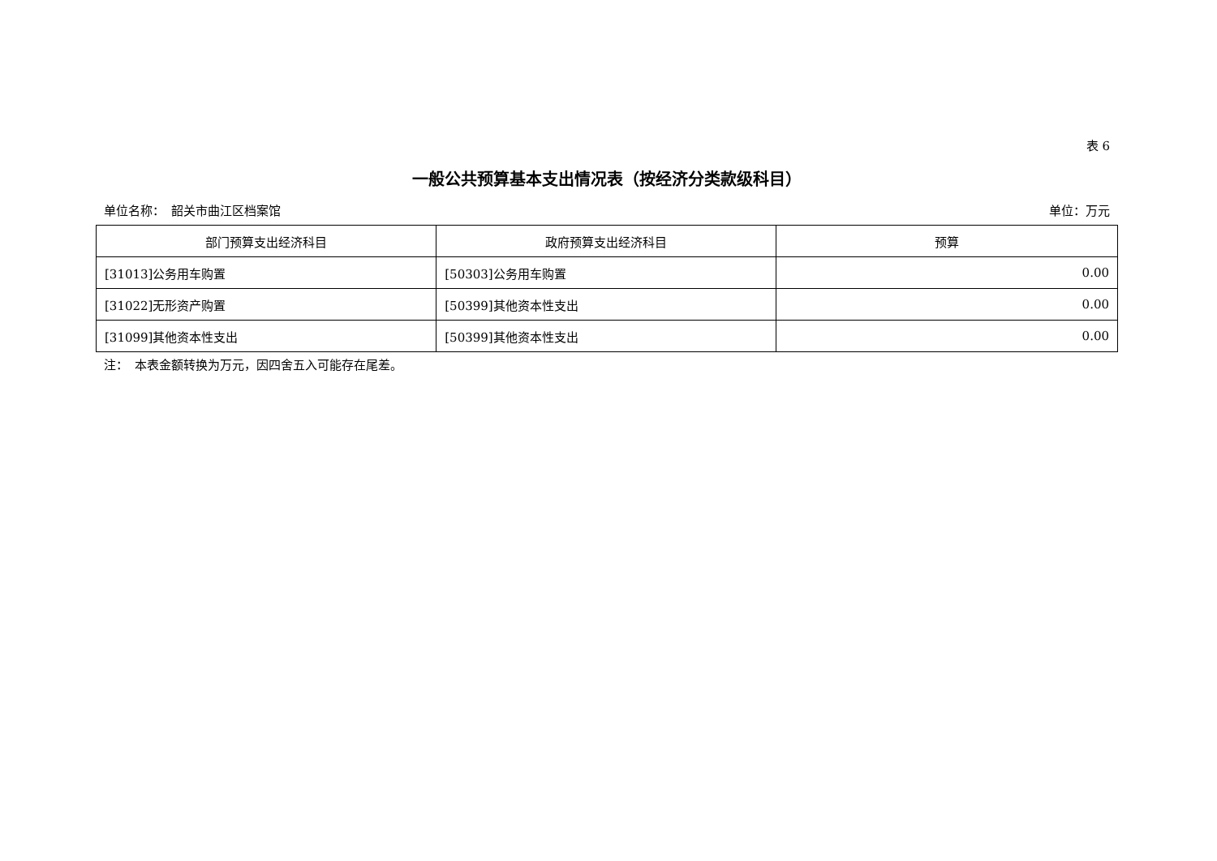表 6
一般公共预算基本支出情况表（按经济分类款级科目）
单位名称：　韶关市曲江区档案馆 单位：万元
| 部门预算支出经济科目 | 政府预算支出经济科目 | 预算 |
| --- | --- | --- |
| [31013]公务用车购置 | [50303]公务用车购置 | 0.00 |
| [31022]无形资产购置 | [50399]其他资本性支出 | 0.00 |
| [31099]其他资本性支出 | [50399]其他资本性支出 | 0.00 |
注：　本表金额转换为万元，因四舍五入可能存在尾差。